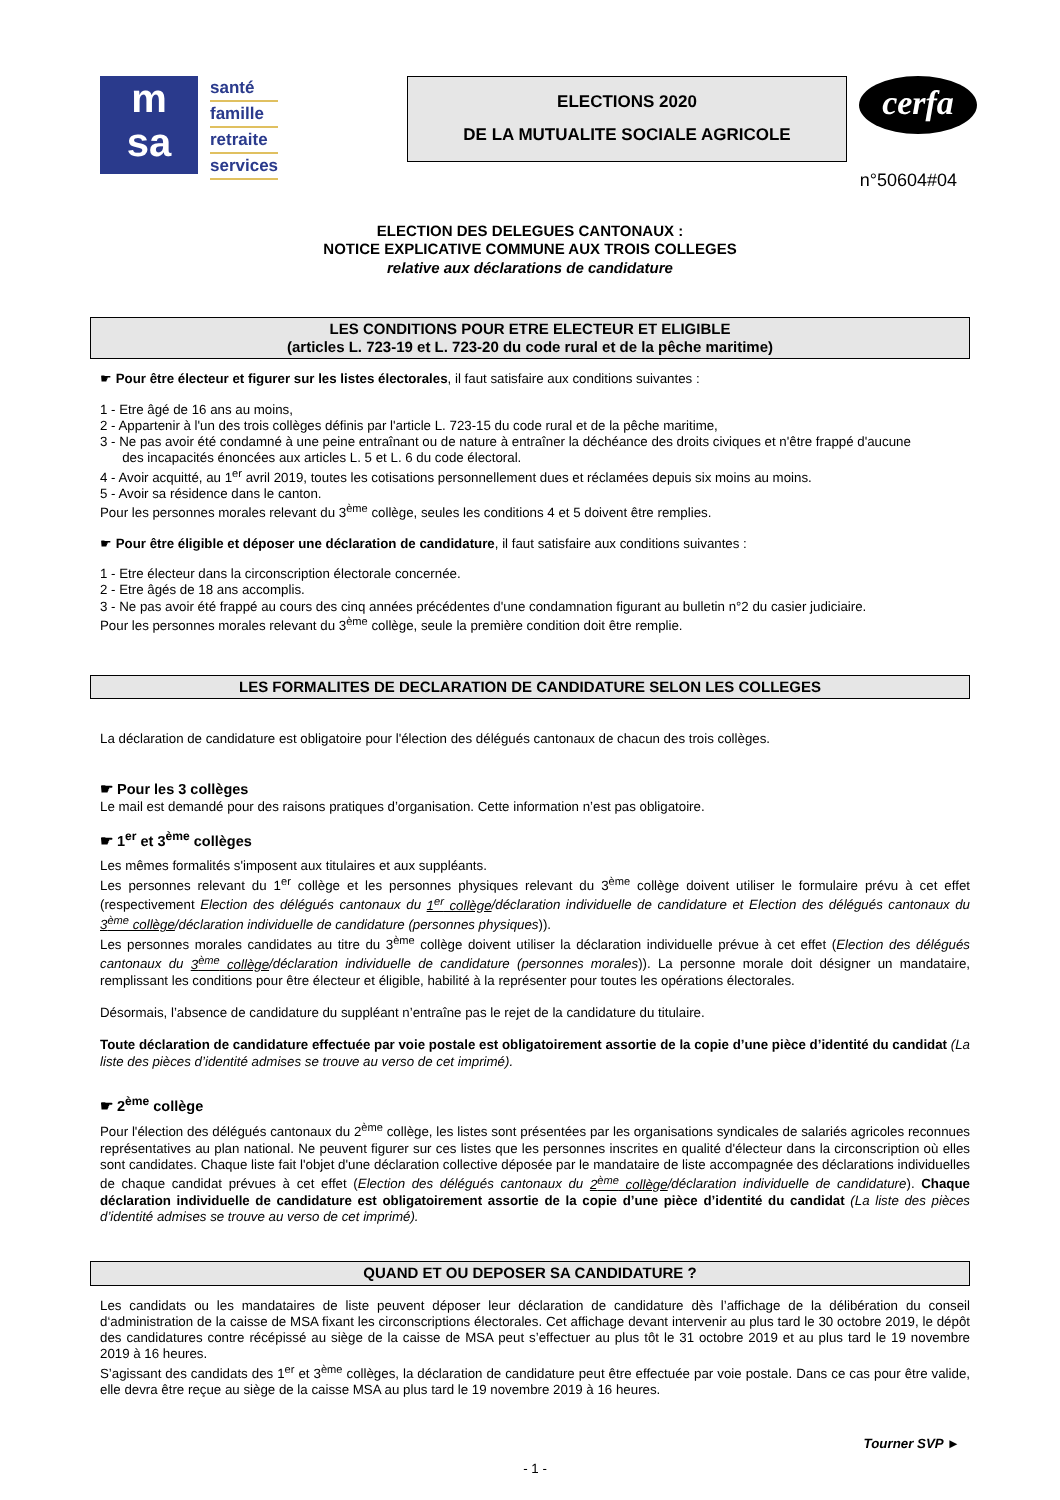m
sa
santé
famille
retraite
services
ELECTIONS 2020
DE LA MUTUALITE SOCIALE AGRICOLE
cerfa
n°50604#04
ELECTION DES DELEGUES CANTONAUX :
NOTICE EXPLICATIVE COMMUNE AUX TROIS COLLEGES
relative aux déclarations de candidature
LES CONDITIONS POUR ETRE ELECTEUR ET ELIGIBLE
(articles L. 723-19 et L. 723-20 du code rural et de la pêche maritime)
☛ Pour être électeur et figurer sur les listes électorales, il faut satisfaire aux conditions suivantes :
1 - Etre âgé de 16 ans au moins,
2 - Appartenir à l'un des trois collèges définis par l'article L. 723-15 du code rural et de la pêche maritime,
3 - Ne pas avoir été condamné à une peine entraînant ou de nature à entraîner la déchéance des droits civiques et n'être frappé d'aucune
des incapacités énoncées aux articles L. 5 et L. 6 du code électoral.
4 - Avoir acquitté, au 1<sup>er</sup> avril 2019, toutes les cotisations personnellement dues et réclamées depuis six moins au moins.
5 - Avoir sa résidence dans le canton.
Pour les personnes morales relevant du 3<sup>ème</sup> collège, seules les conditions 4 et 5 doivent être remplies.
☛ Pour être éligible et déposer une déclaration de candidature, il faut satisfaire aux conditions suivantes :
1 - Etre électeur dans la circonscription électorale concernée.
2 - Etre âgés de 18 ans accomplis.
3 - Ne pas avoir été frappé au cours des cinq années précédentes d'une condamnation figurant au bulletin n°2 du casier judiciaire.
Pour les personnes morales relevant du 3<sup>ème</sup> collège, seule la première condition doit être remplie.
LES FORMALITES DE DECLARATION DE CANDIDATURE SELON LES COLLEGES
La déclaration de candidature est obligatoire pour l'élection des délégués cantonaux de chacun des trois collèges.
☛ Pour les 3 collèges
Le mail est demandé pour des raisons pratiques d’organisation. Cette information n’est pas obligatoire.
☛ 1<sup>er</sup> et 3<sup>ème</sup> collèges
Les mêmes formalités s'imposent aux titulaires et aux suppléants.
Les personnes relevant du 1<sup>er</sup> collège et les personnes physiques relevant du 3<sup>ème</sup> collège doivent utiliser le formulaire prévu à cet effet (respectivement Election des délégués cantonaux du 1<sup>er</sup> collège/déclaration individuelle de candidature et Election des délégués cantonaux du 3<sup>ème</sup> collège/déclaration individuelle de candidature (personnes physiques)).
Les personnes morales candidates au titre du 3<sup>ème</sup> collège doivent utiliser la déclaration individuelle prévue à cet effet (Election des délégués cantonaux du 3<sup>ème</sup> collège/déclaration individuelle de candidature (personnes morales)). La personne morale doit désigner un mandataire, remplissant les conditions pour être électeur et éligible, habilité à la représenter pour toutes les opérations électorales.
Désormais, l’absence de candidature du suppléant n’entraîne pas le rejet de la candidature du titulaire.
Toute déclaration de candidature effectuée par voie postale est obligatoirement assortie de la copie d’une pièce d’identité du candidat (La liste des pièces d’identité admises se trouve au verso de cet imprimé).
☛ 2<sup>ème</sup> collège
Pour l'élection des délégués cantonaux du 2<sup>ème</sup> collège, les listes sont présentées par les organisations syndicales de salariés agricoles reconnues représentatives au plan national. Ne peuvent figurer sur ces listes que les personnes inscrites en qualité d'électeur dans la circonscription où elles sont candidates. Chaque liste fait l'objet d'une déclaration collective déposée par le mandataire de liste accompagnée des déclarations individuelles de chaque candidat prévues à cet effet (Election des délégués cantonaux du 2<sup>ème</sup> collège/déclaration individuelle de candidature). Chaque déclaration individuelle de candidature est obligatoirement assortie de la copie d’une pièce d’identité du candidat (La liste des pièces d’identité admises se trouve au verso de cet imprimé).
QUAND ET OU DEPOSER SA CANDIDATURE ?
Les candidats ou les mandataires de liste peuvent déposer leur déclaration de candidature dès l’affichage de la délibération du conseil d‘administration de la caisse de MSA fixant les circonscriptions électorales. Cet affichage devant intervenir au plus tard le 30 octobre 2019, le dépôt des candidatures contre récépissé au siège de la caisse de MSA peut s’effectuer au plus tôt le 31 octobre 2019 et au plus tard le 19 novembre 2019 à 16 heures.
S’agissant des candidats des 1<sup>er</sup> et 3<sup>ème</sup> collèges, la déclaration de candidature peut être effectuée par voie postale. Dans ce cas pour être valide, elle devra être reçue au siège de la caisse MSA au plus tard le 19 novembre 2019 à 16 heures.
Tourner SVP ►
- 1 -